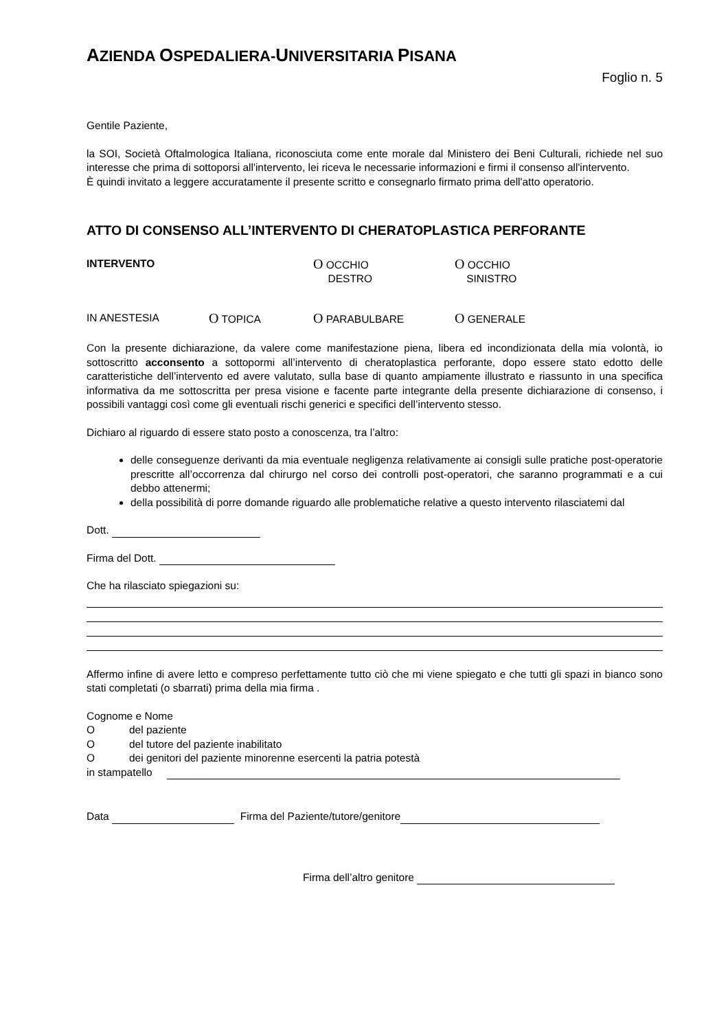AZIENDA OSPEDALIERA-UNIVERSITARIA PISANA
Foglio n. 5
Gentile Paziente,
la SOI, Società Oftalmologica Italiana, riconosciuta come ente morale dal Ministero dei Beni Culturali, richiede nel suo interesse che prima di sottoporsi all'intervento, lei riceva le necessarie informazioni e firmi il consenso all'intervento.
È quindi invitato a leggere accuratamente il presente scritto e consegnarlo firmato prima dell'atto operatorio.
ATTO DI CONSENSO ALL’INTERVENTO DI CHERATOPLASTICA PERFORANTE
INTERVENTO
O OCCHIO
DESTRO
O OCCHIO
SINISTRO
IN ANESTESIA
O TOPICA
O PARABULBARE
O GENERALE
Con la presente dichiarazione, da valere come manifestazione piena, libera ed incondizionata della mia volontà, io sottoscritto acconsento a sottopormi all’intervento di cheratoplastica perforante, dopo essere stato edotto delle caratteristiche dell’intervento ed avere valutato, sulla base di quanto ampiamente illustrato e riassunto in una specifica informativa da me sottoscritta per presa visione e facente parte integrante della presente dichiarazione di consenso, i possibili vantaggi così come gli eventuali rischi generici e specifici dell’intervento stesso.
Dichiaro al riguardo di essere stato posto a conoscenza, tra l’altro:
delle conseguenze derivanti da mia eventuale negligenza relativamente ai consigli sulle pratiche post-operatorie prescritte all’occorrenza dal chirurgo nel corso dei controlli post-operatori, che saranno programmati e a cui debbo attenermi;
della possibilità di porre domande riguardo alle problematiche relative a questo intervento rilasciatemi dal
Dott.
Firma del Dott.
Che ha rilasciato spiegazioni su:
Affermo infine di avere letto e compreso perfettamente tutto ciò che mi viene spiegato e che tutti gli spazi in bianco sono stati completati (o sbarrati) prima della mia firma .
Cognome e Nome
O del paziente
O del tutore del paziente inabilitato
O dei genitori del paziente minorenne esercenti la patria potestà
in stampatello
Data Firma del Paziente/tutore/genitore
Firma dell’altro genitore